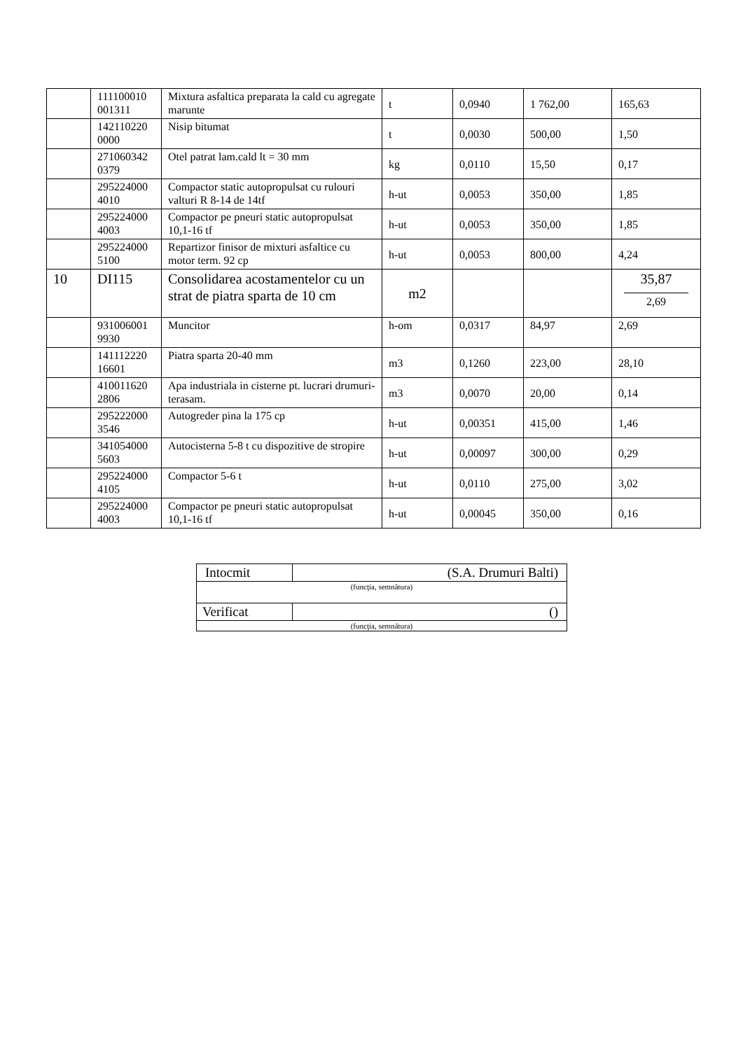| | 111100010 001311 | Mixtura asfaltica preparata la cald cu agregate marunte | t | 0,0940 | 1 762,00 | 165,63 |
| | 142110220 0000 | Nisip bitumat | t | 0,0030 | 500,00 | 1,50 |
| | 271060342 0379 | Otel patrat lam.cald lt = 30 mm | kg | 0,0110 | 15,50 | 0,17 |
| | 295224000 4010 | Compactor static autopropulsat cu rulouri valturi R 8-14 de 14tf | h-ut | 0,0053 | 350,00 | 1,85 |
| | 295224000 4003 | Compactor pe pneuri static autopropulsat 10,1-16 tf | h-ut | 0,0053 | 350,00 | 1,85 |
| | 295224000 5100 | Repartizor finisor de mixturi asfaltice cu motor term. 92 cp | h-ut | 0,0053 | 800,00 | 4,24 |
| 10 | DI115 | Consolidarea acostamentelor cu un strat de piatra sparta de 10 cm | m2 | | | 35,87 2,69 |
| | 931006001 9930 | Muncitor | h-om | 0,0317 | 84,97 | 2,69 |
| | 141112220 16601 | Piatra sparta 20-40 mm | m3 | 0,1260 | 223,00 | 28,10 |
| | 410011620 2806 | Apa industriala in cisterne pt. lucrari drumuri-terasam. | m3 | 0,0070 | 20,00 | 0,14 |
| | 295222000 3546 | Autogreder pina la 175 cp | h-ut | 0,00351 | 415,00 | 1,46 |
| | 341054000 5603 | Autocisterna 5-8 t cu dispozitive de stropire | h-ut | 0,00097 | 300,00 | 0,29 |
| | 295224000 4105 | Compactor 5-6 t | h-ut | 0,0110 | 275,00 | 3,02 |
| | 295224000 4003 | Compactor pe pneuri static autopropulsat 10,1-16 tf | h-ut | 0,00045 | 350,00 | 0,16 |
| Intocmit | (S.A. Drumuri Balti) |
| (funcţia, semnătura) | |
| Verificat | () |
| (funcţia, semnătura) | |